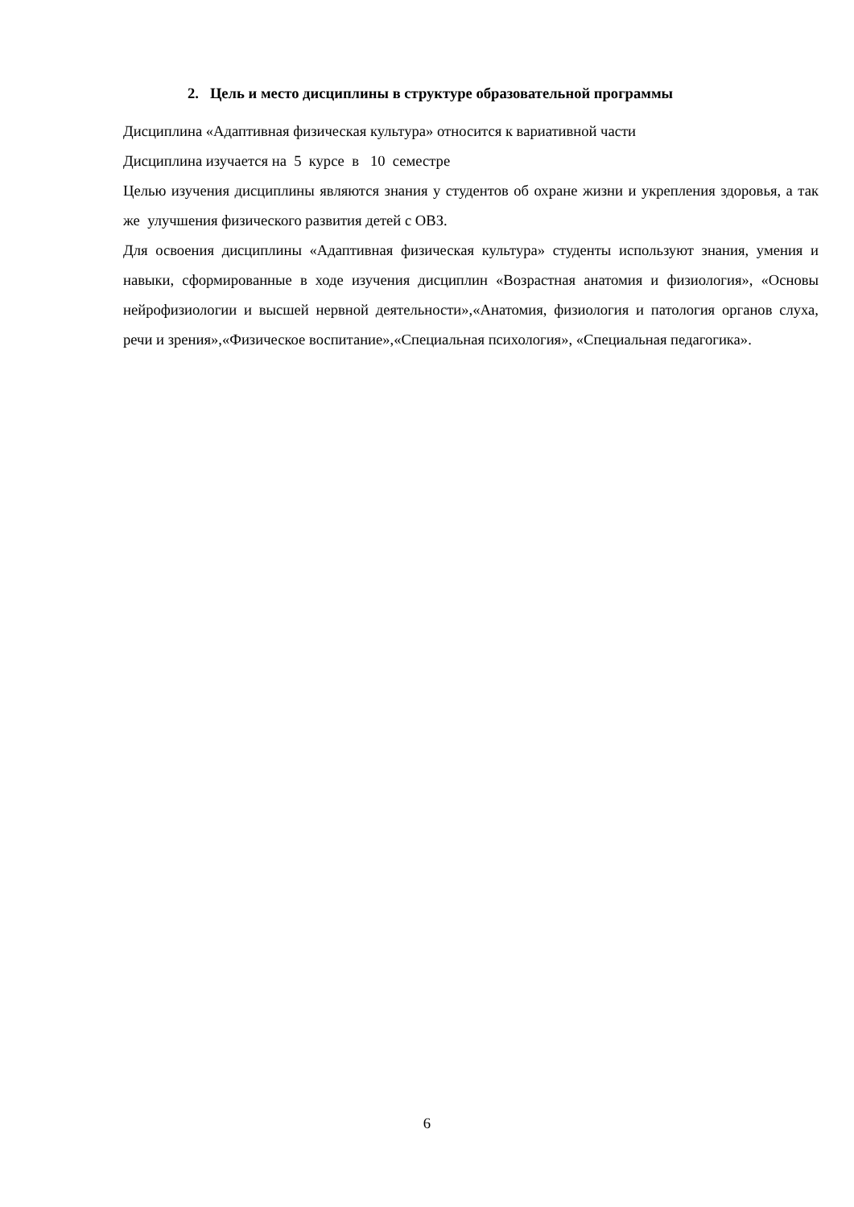2. Цель и место дисциплины в структуре образовательной программы
Дисциплина «Адаптивная физическая культура» относится к вариативной части
Дисциплина изучается на 5 курсе в 10 семестре
Целью изучения дисциплины являются знания у студентов об охране жизни и укрепления здоровья, а так же улучшения физического развития детей с ОВЗ.
Для освоения дисциплины «Адаптивная физическая культура» студенты используют знания, умения и навыки, сформированные в ходе изучения дисциплин «Возрастная анатомия и физиология», «Основы нейрофизиологии и высшей нервной деятельности»,«Анатомия, физиология и патология органов слуха, речи и зрения»,«Физическое воспитание»,«Специальная психология», «Специальная педагогика».
6